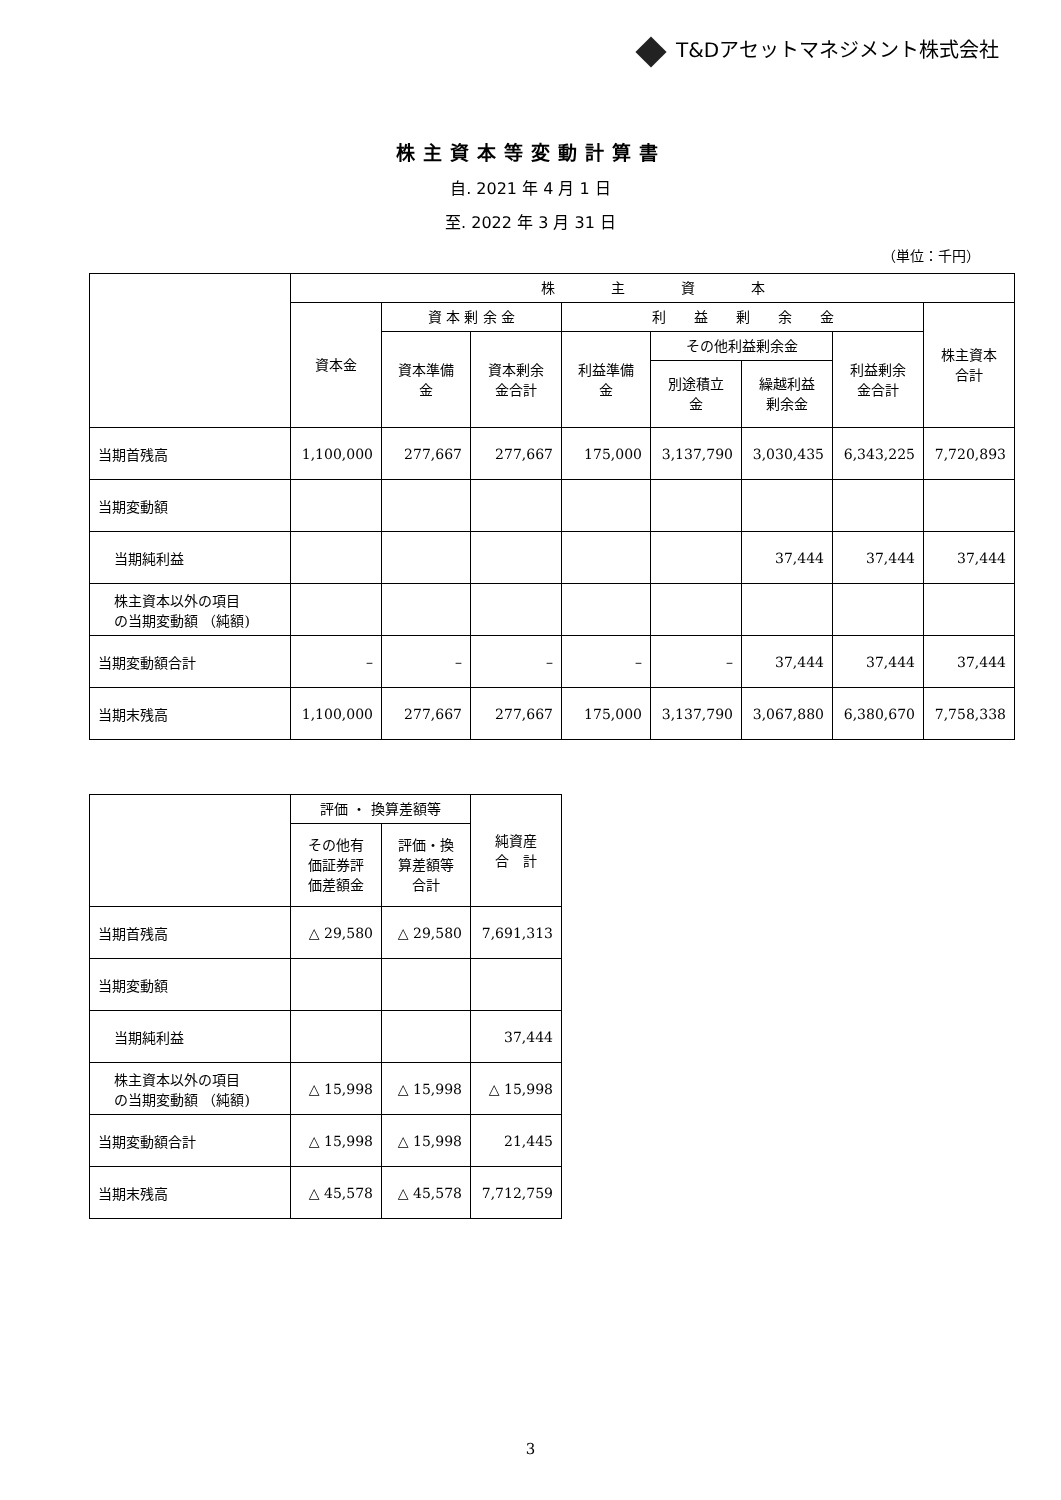T&Dアセットマネジメント株式会社
株主資本等変動計算書
自. 2021 年 4 月 1 日
至. 2022 年 3 月 31 日
（単位：千円）
| | 株 主 資 本 | | | | | | | |
| --- | --- | --- | --- | --- | --- | --- | --- | --- |
| | 資本金 | 資 本 剰 余 金 | | 利 益 剰 余 金 | | | | 株主資本 合計 |
| | | 資本準備 金 | 資本剰余 金合計 | 利益準備 金 | その他利益剰余金 | | 利益剰余 金合計 | |
| | | | | | 別途積立 金 | 繰越利益 剰余金 | | |
| 当期首残高 | 1,100,000 | 277,667 | 277,667 | 175,000 | 3,137,790 | 3,030,435 | 6,343,225 | 7,720,893 |
| 当期変動額 | | | | | | | | |
| 当期純利益 | | | | | | 37,444 | 37,444 | 37,444 |
| 株主資本以外の項目 の当期変動額 （純額) | | | | | | | | |
| 当期変動額合計 | – | – | – | – | – | 37,444 | 37,444 | 37,444 |
| 当期末残高 | 1,100,000 | 277,667 | 277,667 | 175,000 | 3,137,790 | 3,067,880 | 6,380,670 | 7,758,338 |
| | 評価 ・ 換算差額等 | | 純資産 合 計 |
| --- | --- | --- | --- |
| | その他有 価証券評 価差額金 | 評価・換 算差額等 合計 | |
| 当期首残高 | △ 29,580 | △ 29,580 | 7,691,313 |
| 当期変動額 | | | |
| 当期純利益 | | | 37,444 |
| 株主資本以外の項目 の当期変動額 （純額) | △ 15,998 | △ 15,998 | △ 15,998 |
| 当期変動額合計 | △ 15,998 | △ 15,998 | 21,445 |
| 当期末残高 | △ 45,578 | △ 45,578 | 7,712,759 |
3